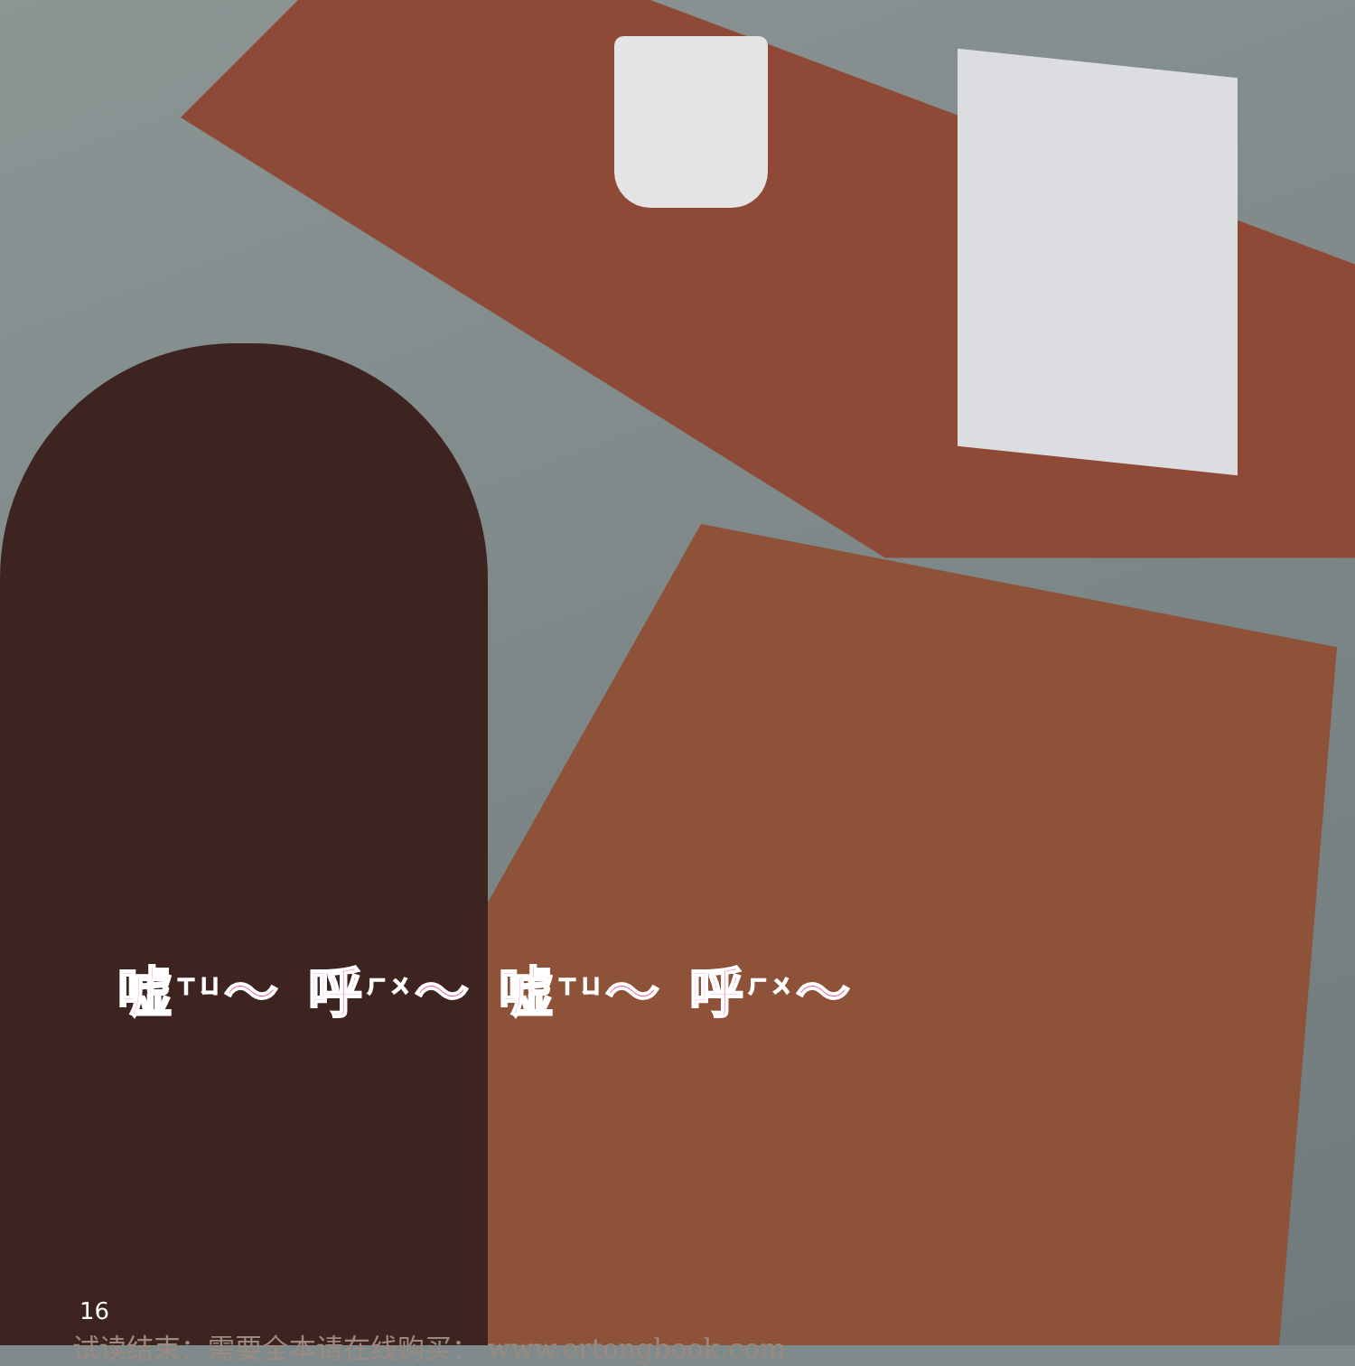嘘<sup>ㄒㄩ</sup>～ 呼<sup>ㄏㄨ</sup>～ 嘘<sup>ㄒㄩ</sup>～ 呼<sup>ㄏㄨ</sup>～
16
试读结束：需要全本请在线购买： www.ertongbook.com